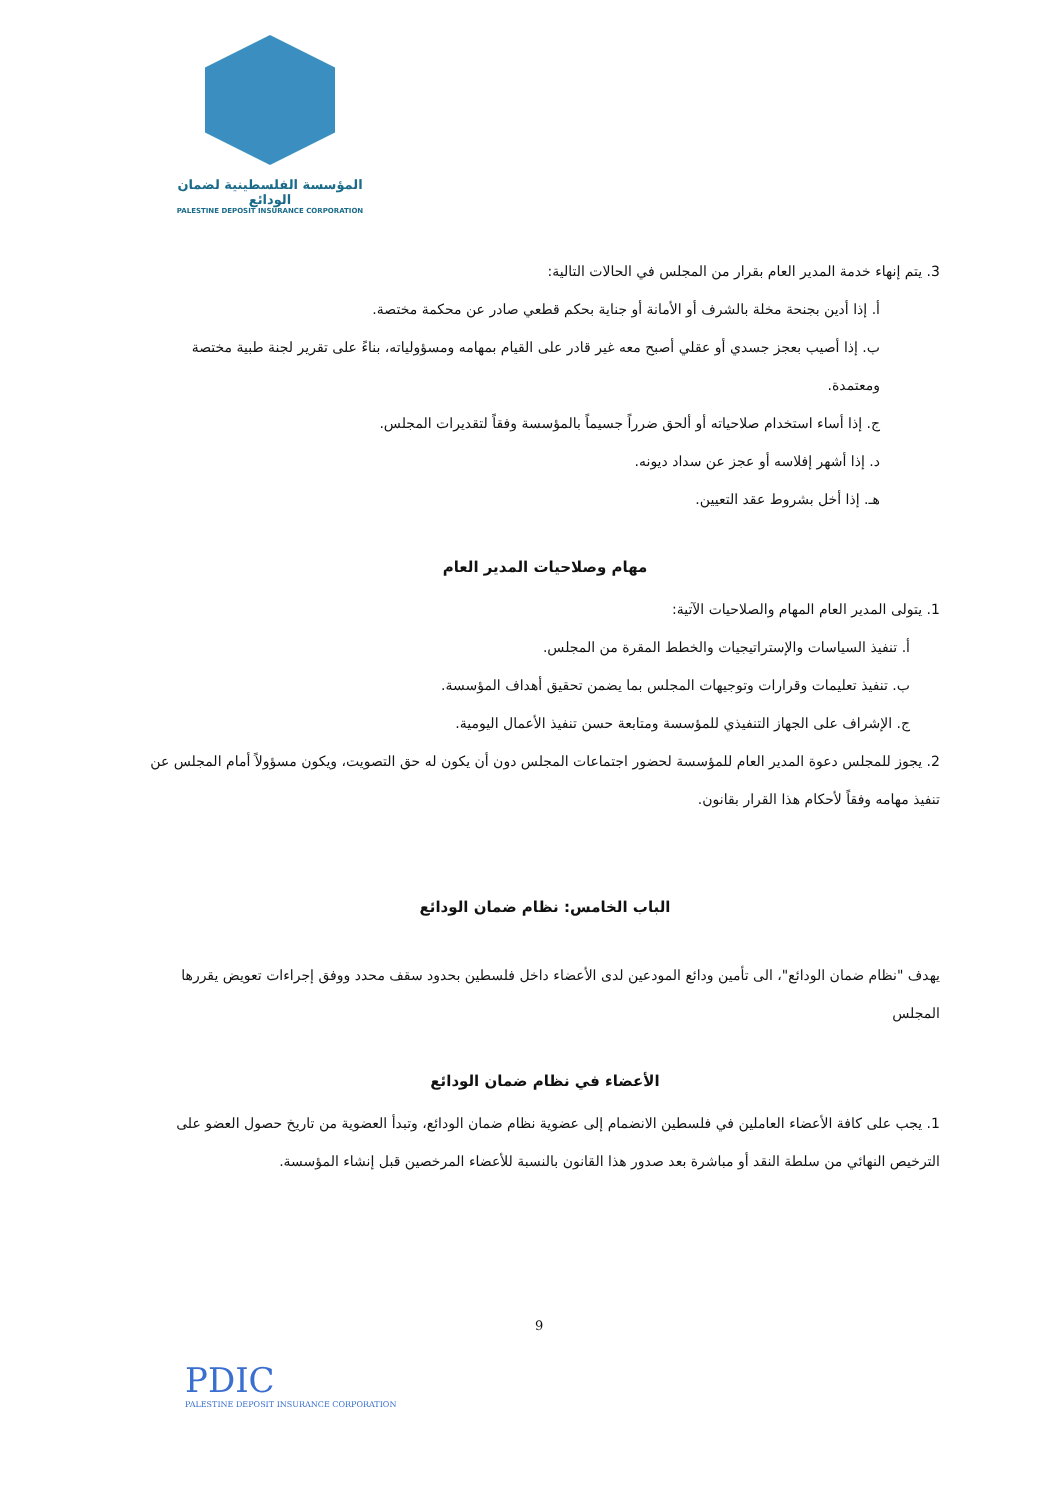المؤسسة الفلسطينية لضمان الودائع
PALESTINE DEPOSIT INSURANCE CORPORATION
3. يتم إنهاء خدمة المدير العام بقرار من المجلس في الحالات التالية:
أ. إذا أدين بجنحة مخلة بالشرف أو الأمانة أو جناية بحكم قطعي صادر عن محكمة مختصة.
ب. إذا أصيب بعجز جسدي أو عقلي أصبح معه غير قادر على القيام بمهامه ومسؤولياته، بناءً على تقرير لجنة طبية مختصة ومعتمدة.
ج. إذا أساء استخدام صلاحياته أو ألحق ضرراً جسيماً بالمؤسسة وفقاً لتقديرات المجلس.
د. إذا أشهر إفلاسه أو عجز عن سداد ديونه.
هـ. إذا أخل بشروط عقد التعيين.
مهام وصلاحيات المدير العام
1. يتولى المدير العام المهام والصلاحيات الآتية:
أ. تنفيذ السياسات والإستراتيجيات والخطط المقرة من المجلس.
ب. تنفيذ تعليمات وقرارات وتوجيهات المجلس بما يضمن تحقيق أهداف المؤسسة.
ج. الإشراف على الجهاز التنفيذي للمؤسسة ومتابعة حسن تنفيذ الأعمال اليومية.
2. يجوز للمجلس دعوة المدير العام للمؤسسة لحضور اجتماعات المجلس دون أن يكون له حق التصويت، ويكون مسؤولاً أمام المجلس عن تنفيذ مهامه وفقاً لأحكام هذا القرار بقانون.
الباب الخامس: نظام ضمان الودائع
يهدف "نظام ضمان الودائع"، الى تأمين ودائع المودعين لدى الأعضاء داخل فلسطين بحدود سقف محدد ووفق إجراءات تعويض يقررها المجلس
الأعضاء في نظام ضمان الودائع
1. يجب على كافة الأعضاء العاملين في فلسطين الانضمام إلى عضوية نظام ضمان الودائع، وتبدأ العضوية من تاريخ حصول العضو على الترخيص النهائي من سلطة النقد أو مباشرة بعد صدور هذا القانون بالنسبة للأعضاء المرخصين قبل إنشاء المؤسسة.
PDIC
PALESTINE DEPOSIT INSURANCE CORPORATION
9